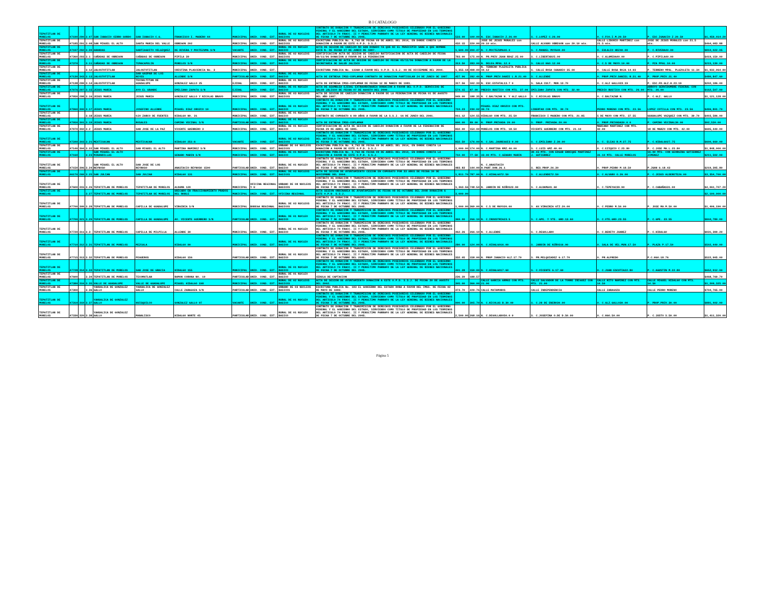B I CATALOGO
| TEPATITLAN DE MORELOS | 47190 | 290 | 3.07 | SAN IGNACIO CERRO GORDO | SAN IGNACIO C.G. | FRANCISCO I. MADERO 44 | MUNICIPAL | UNID. CONS. EXT. | RURAL DE 02 NUCLEOS BASICOS | CONTRATO DE DONACIÓN Y TRANSMISION DE DERECHOS POSESORIOS CELEBRADO POR EL GOBIERNO FEDERAL Y EL GOBIERNO DEL ESTADO, SIRVIENDO COMO TITULO DE PROPIEDAD EN LOS TERMINOS DEL ARTICULO 74 FRACC. II Y PENULTIMO PARRAFO DE LA LEY GENERAL DE BIENES NACIONALES DE FECHA 7 DE OCTUBRE DEL 2005. | 533.00 | 100.00 | N. ESC.IGNACIO Z.26.00 | S. C.LOPEZ C.26.00 | O. C.FCO.I.M.20.50 | P. ESC.IGNACIO Z.20.50 | $1,459,414.20 |
| TEPATITLAN DE MORELOS | 47185 | 291 | 3.08 | SAN MIGUEL EL ALTO | SANTA MARIA DEL VALLE | OBREGON 202 | MUNICIPAL | UNID. CONS. EXT. | RURAL DE 02 NUCLEOS BASICOS | ESCRITURA PÚBLICA No. 9,763 DE FECHA 09 DE ABRIL DEL 2014, EN DONDE CONSTA LA DONACIÓN A FAVOR DE ESTE O.P.D. S.S.J. | 432.15 | 220.00 | JOSE DE JESUS MORALES con 20.10 mts. | CALLE ALVARO OBREGON con 20.10 mts. | CALLE LIBORIO MARTINEZ con 21.5 mts. | JOSE DE JESUS MORALES con 21.5 mts. | $464,083.88 |
| TEPATITLAN DE MORELOS | 47197 | 292 | 3.09 | ARANDAS | SANTIAGUITO VELAZQUEZ | DE RIVERA Y MOCTEZUMA S/N | VACANTE | UNID. CONS. EXT. | RURAL DE 01 NUCLEO BASICO | ACTA DE SESION DE CABILDO NO HAN DONADO YA QUE NI EL MUNICIPIO SABE A QUE NOMBRE ESTÁ N. DE FECHA 27 DE JUNIO DE 1987. | 1,600.00 | 200.47 | N. C.MOCTEZUMA40.0 | S. C.MANUEL MOYA40.00 | O. EULALIO HDZ40.00 | P. C.RIVERA40.00 | $810,022.05 |
| TEPATITLAN DE MORELOS | 47360 | 293 | 3.1 | CAÑADAS DE OBREGON | CAÑADAS DE OBREGON | PIPILA 39 | MUNICIPAL | UNID. CONS. EXT. | RURAL DE 02 NUCLEOS BASICOS | CERTIFICACION ACTA DE SESION DE CABILDO RATIFICACION DE ACTA DE CABILDO DE FECHA 09/11/96 DONACION A FAVOR DE LA FEDERACION | 783.00 | 175.00 | N. PR.PRIV.JUAN RDGZ.25.00 | S. C.LIBERTAD25.00 | O. C.ALAMEDA40.00 | P. C.PIPILA40.00 | $419,150.00 |
| TEPATITLAN DE MORELOS | 47370 | | 3.11 | CAÑADAS DE OBREGON | TEMACAPULIN | MORELOS S/N | MUNICIPAL | UNID. CONS. EXT. | RURAL DE 01 NUCLEO BASICO | CERTIFICACION DE ACTA DE SESION DE CABILDO DE FECHA 05/11/96 DONACION A FAVOR DE LA SECRETARIA DE SALUD JALISCO | 313.50 | 283.00 | N. DELEG.MPAL.12.0 | S. CALLE HGO.12.00 | O. C.5 DE MAYO.10.00 | P. PZA PPAL.10.00 | $215,130.00 |
| TEPATITLAN DE MORELOS | | | 3.12 | JALOSTOTITLAN | JALOSTOTITLAN | CRISTINA PLASCENCIA No. 3 | MUNICIPAL | UNID. CONS. EXT. | | ESCRITURA PUBLICA No. 13368 A FAVOR DEL O.P.D. S.S.J. 09 DE DICIEMBRE DEL 2004. | 1,355.18 | 498.00 | N. TERRENO PLAZOLETA PUBLICA 44.12 | S. CALLE ROSA CANARIO 35.04 | O. CALLE ROSA ROJA 14.93 | P. TERRENO MPAL. PLAZOLETA 11.34 | $1,932,064.80 |
| TEPATITLAN DE MORELOS | 47130 | 343 | 3.13 | JALOSTOTITLAN | SAN GASPAR DE LOS REYES | ALLENDE S/N | PARTICULAR | UNID. CONS. EXT. | RURAL DE 01 NUCLEO BASICO | ACTA DE ENTREGA IMSS-COPLAMAR CONTRATO DE DONACION PARTICULAR 24 DE JUNIO DE 1987. | 457.96 | 282.40 | N. PROP.PRIV.DANIE L.R.21.40 | S. C.ALLENDE | O. PROP.PRIV.DANIEL R.21.40 | P. PROP.PRIV.21.40 | $480,847.60 |
| TEPATITLAN DE MORELOS | 47138 | 299 | 3.14 | JALOSTOTITLAN | TECOALTITAN DE GUADALUPE | GONZALEZ GALLO 25 | EJIDAL | UNID. CONS. EXT. | RURAL DE 01 NUCLEO BASICO | ACTA DE ENTREGA IMSS-COPLAMAR DE FECHA 12 DE MARZO DE 1981. | 317.56 | 102.33 | N. ESC.ESTATAL13.7 0 | S. SALA CULT. MUN.13.70 | O. C.GLZ GALLO23.19 | P. ESC.FD.GLZ.H.23.19 | $202,186.00 |
| TEPATITLAN DE MORELOS | 47976 | 297 | 3.15 | JESUS MARIA | AYO EL GRANDE | EMILIANO ZAPATA S/N | EJIDAL | UNID. CONS. EXT. | RURAL DE 01 NUCLEO BASICO | ACTA DE ASAMBLEA EJIDAL EXTRAORDINARIA DONACION A FAVOR DEL O.P.D. SERVICIOS DE SALUD JALISCO DE FECHA 07 DE AGOSTO DEL 2000. | 574.15 | 87.00 | PREDIO RUSTICO CON MTS. 37.00 | EMILIANO ZAPATA CON MTS. 32.00 | PREDIO RUSTICO CON MTS. 26.00 | ARROYO SERVIDUMBRE FEDERAL CON MTS. 26.00 | $162,507.00 |
| TEPATITLAN DE MORELOS | 47950 | 298 | 3.16 | JESUS MARIA | JESUS MARIA | GONZALEZ GALLO Y NICOLAS BRAVO | MUNICIPAL | UNID. CONS. EXT. | RURAL DE 03 NUCLEOS BASICOS | ACTA DE SESION DE CABILDO DONACION A FAVOR DE LA FEDERACION DE FECHA 01 DE AGOSTO DEL AÑO 1987. | 949.00 | 188.35 | N. C.BALTAZAR N. Y GLZ.GALLO | S. C.NICOLAS BRAVO | O. C.BALTAZAR N. | P. C.GLZ. GALLO | $1,121,128.00 |
| TEPATITLAN DE MORELOS | 47960 | 300 | 3.17 | JESUS MARIA | JOSEFINO ALLENDE | MIGUEL DIAZ OROZCO 10 | MUNICIPAL | UNID. CONS. EXT. | RURAL DE 01 NUCLEO BASICO | CONTRATO DE DONACIÓN Y TRANSMISION DE DERECHOS POSESORIOS CELEBRADO POR EL GOBIERNO FEDERAL Y EL GOBIERNO DEL ESTADO, SIRVIENDO COMO TITULO DE PROPIEDAD EN LOS TERMINOS DEL ARTICULO 74 FRACC. II Y PENULTIMO PARRAFO DE LA LEY GENERAL DE BIENES NACIONALES DE FECHA 7 DE OCTUBRE DEL 2005. | 724.23 | 230.02 | MIGUEL DIAZ OROZCO CON MTS. 30.74 | LIBERTAD CON MTS. 30.74 | PEDRO MORENO CON MTS. 23.56 | LOPEZ COTILLA CON MTS. 23.56 | $496,801.70 |
| TEPATITLAN DE MORELOS | | | 3.18 | JESUS MARIA | OJO ZARCO DE FUENTES | HIDALGO NO. 31 | MUNICIPAL | UNID. CONS. EXT. | RURAL DE 01 NUCLEO BASICO | CONTRATO DE COMODATO A 99 AÑOS A FAVOR DE LA S.S.J. 16 DE JUNIO DEL 2001. | 911.12 | 124.55 | HIDALGO CON MTS. 25.50 | FRANCISCO I MADERO CON MTS. 21.85 | 5 DE MAYO CON MTS. 37.55 | GUADALUPE VAZQUEZ CON MTS. 39.70 | $403,586.00 |
| TEPATITLAN DE MORELOS | 47950 | 301 | 3.19 | JESUS MARIA | ROSALES | CAMINO VECINAL S/N | PARTICULAR | UNID. CONS. EXT. | RURAL DE 01 NUCLEO BASICO | ACTA DE ENTREGA IMSS-COPLAMAR | 600.00 | 89.00 | N. PROP.PRIVADA 20.00 | S. PROP. PRIVADA.20.00 | O. PROP.PRIVADA30.0 0 | P. CAMINO VECINAL30.00 | $92,530.00 |
| TEPATITLAN DE MORELOS | 47970 | 302 | 3.2 | JESUS MARIA | SAN JOSE DE LA PAZ | VICENTE GUERRERO 3 | MUNICIPAL | UNID. CONS. EXT. | RURAL DE 01 NUCLEO BASICO | CERTIFICACION DE ACTA DE SESION DE CABILDO DONACION A FAVOR DE LA FEDERACION DE FECHA 29 DE ABRIL DE 1985. | 832.00 | 154.00 | MORELOS CON MTS. 18.50 | VICENTE GUERRERO CON MTS. 21.10 | MARIANO MARTINEZ CON MTS. 42.00 | 18 DE MARZO CON MTS. 42.00 | $695,440.00 |
| TEPATITLAN DE MORELOS | 47340 | 303 | 3.21 | MEXTICACAN | MEXTICACAN | HIDALGO 251-A | VACANTE | UNID. CONS. EXT. | RURAL DE 02 NUCLEOS BASICOS | CONTRATO DE DONACIÓN Y TRANSMISION DE DERECHOS POSESORIOS CELEBRADO POR EL GOBIERNO FEDERAL Y EL GOBIERNO DEL ESTADO, SIRVIENDO COMO TITULO DE PROPIEDAD EN LOS TERMINOS DEL ARTICULO 74 FRACC. II Y PENULTIMO PARRAFO DE LA LEY GENERAL DE BIENES NACIONALES DE FECHA 7 DE OCTUBRE DEL 2005. | 832.50 | 176.00 | N. C.SAL.JAUREGUI3 0.00 | S. C.EMILIANO Z.30.00 | O. C. ELIAS R.M.27.75 | P. C.HIDALGO27.75 | $600,660.00 |
| TEPATITLAN DE MORELOS | 47140 | 304 | 3.22 | SAN MIGUEL EL ALTO | SAN MIGUEL EL ALTO | MARTINA RAMIREZ S/N | MUNICIPAL | UNID. CONS. EXT. | URBANO DE 04 NUCLEOS BASICOS | ESCRITURA PÚBLICA No. 9,763 DE FECHA 09 DE ABRIL DEL 2014, EN DONDE CONSTA LA DONACIÓN A FAVOR DE ESTE O.P.D. S.S.J. | 1,000.00 | 174.00 | N. C.MARTINA RMZ.40.00 | S. C.LUIS GMZ.40.00 | O. C.EZIQUIO C.25.80 | P. C.JOSE MA.L.25.80 | $1,848,000.00 |
| TEPATITLAN DE MORELOS | 47160 | | 3.23 | SAN MIGUEL EL ALTO MIRANDILLAS | | GENARO MARIN S/N | MUNICIPAL | UNID. CONS. EXT. | RURAL DE 01 NUCLEO BASICO | ESCRITURA PÚBLICA No. 9,763 DE FECHA 09 DE ABRIL DEL 2014, EN DONDE CONSTA LA DONACIÓN A FAVOR DE ESTE O.P.D. S.S.J. | 710.00 | 77.59 | 33.00 MTS. C.GENARO MARIN | 30.15 MTS. CON EDGAR ENRIQUE MARTINEZ J. GUTIERREZ | 31.10 MTS. CALLE MORELOS | 16.00 MTS. CON GEORGINA GUTIERREZ JIMENEZ | $211,592.00 |
| TEPATITLAN DE MORELOS | 47150 | 306 | 3.24 | SAN MIGUEL EL ALTO REYNOSO | SAN JOSE DE LOS REYNOSO | ANASTACIO REYNOSO 1500 | PARTICULAR | UNID. CONS. EXT. | RURAL DE 01 NUCLEO BASICO | CONTRATO DE DONACIÓN Y TRANSMISION DE DERECHOS POSESORIOS CELEBRADO POR EL GOBIERNO FEDERAL Y EL GOBIERNO DEL ESTADO, SIRVIENDO COMO TITULO DE PROPIEDAD EN LOS TERMINOS DEL ARTICULO 74 FRACC. II Y PENULTIMO PARRAFO DE LA LEY GENERAL DE BIENES NACIONALES DE FECHA 7 DE OCTUBRE DEL 2005. | 483.83 | 144.00 | N. C.ANASTACIO R.PART.DON.26.1 | S. RES.PROP.26.30 | O. PROP.PEDRO M.18.50 | P.JUAN G.18.43 | $219,395.80 |
| TEPATITLAN DE MORELOS | 46170 | 269 | 3.25 | SAN JULIAN | SAN JULIAN | HIDALGO 131 | MUNICIPAL | UNID. CONS. EXT. | RURAL DE 03 NUCLEOS BASICOS | ACTA DE SESION DE AYUNTAMIENTO CESION EN COMODATO POR 33 AÑOS DE FECHA 30 DE NOVIEMBRE DEL 2004. | 1,811.70 | 787.00 | N. C.HIDALGO72.50 | S. C.ALLENDE72.50 | O. C.ALVARO O.26.00 | P. C.JESUS ALDERETE26.00 | $3,354,700.00 |
| TEPATITLAN DE MORELOS | 47600 | 315 | 3.26 | TEPATITLAN DE MORELOS | TEPATITLAN DE MORELOS | ALDAMA 120 | MUNICIPAL | OFICINA REGIONAL Y U | URBANO DE 08 NUCLEOS BASICOS | CONTRATO DE DONACIÓN Y TRANSMISION DE DERECHOS POSESORIOS CELEBRADO POR EL GOBIERNO FEDERAL Y EL GOBIERNO DEL ESTADO, SIRVIENDO COMO TITULO DE PROPIEDAD EN LOS TERMINOS DEL ARTICULO 74 FRACC. II Y PENULTIMO PARRAFO DE LA LEY GENERAL DE BIENES NACIONALES DE FECHA 7 DE OCTUBRE DEL 2005. | 1,363.56 | 748.54 | N. JARDIN DE NIÑOS23.90 | S. C.ALDAMA41.60 | O. C.TEPEYAC39.90 | P. C.CABAÑAS31.00 | $4,061,707.20 |
| TEPATITLAN DE MORELOS | | | 3.27 | TEPATITLAN DE MORELOS | TEPATITLAN DE MORELOS | UBICADO EN FRACCIONAMIENTO PRADOS DEL ROBLE | MUNICIPAL | UNID. CONS. EXT. | OFICINA REGIONAL | ACTA SESION ORDINARIA DE AYUNTAMIENTO DE FECHA 08 DE OCTUBRE DEL 2008 DONACIÓN A ESTE O.P.D. S.S.J. | 3,000.00 | | | | | | $2,100,000.00 |
| TEPATITLAN DE MORELOS | 47700 | 309 | 3.28 | TEPATITLAN DE MORELOS | CAPILLA DE GUADALUPE | VIRGINIA S/N | MUNICIPAL | BODEGA REGIONAL | RURAL DE 03 NUCLEOS BASICOS | CONTRATO DE DONACIÓN Y TRANSMISION DE DERECHOS POSESORIOS CELEBRADO POR EL GOBIERNO FEDERAL Y EL GOBIERNO DEL ESTADO, SIRVIENDO COMO TITULO DE PROPIEDAD EN LOS TERMINOS DEL ARTICULO 74 FRACC. II Y PENULTIMO PARRAFO DE LA LEY GENERAL DE BIENES NACIONALES DE FECHA 7 DE OCTUBRE DEL 2005. | 1,000.00 | 369.00 | N. C.5 DE MAYO20.00 | S. AV.VIRGINIA GTZ.20.00 | O. C.PEDRO M.50.00 | P. JOSE MA.M.50.00 | $1,406,190.00 |
| TEPATITLAN DE MORELOS | 47700 | 321 | 3.29 | TEPATITLAN DE MORELOS | CAPILLA DE GUADALUPE | AV. VICENTE GUERRERO S/N | PARTICULAR | UNID. CONS. EXT. | RURAL DE 01 NUCLEO BASICO | CONTRATO DE DONACIÓN Y TRANSMISION DE DERECHOS POSESORIOS CELEBRADO POR EL GOBIERNO FEDERAL Y EL GOBIERNO DEL ESTADO, SIRVIENDO COMO TITULO DE PROPIEDAD EN LOS TERMINOS DEL ARTICULO 74 FRACC. II Y PENULTIMO PARRAFO DE LA LEY GENERAL DE BIENES NACIONALES DE FECHA 7 DE OCTUBRE DEL 2005. | 369.00 | 266.10 | N. C.INDUSTRIA23.5 | S. C.GPE. Y VTE. GRO.13.60 | O. C.VTE.GRO.23.55 | P. C.GPE. 23.55 | $844,780.00 |
| TEPATITLAN DE MORELOS | 47720 | 311 | 3.3 | TEPATITLAN DE MORELOS | CAPILLA DE MILPILLA | ALLENDE 30 | MUNICIPAL | UNID. CONS. EXT. | RURAL DE 01 NUCLEO BASICO | CONTRATO DE DONACIÓN Y TRANSMISION DE DERECHOS POSESORIOS CELEBRADO POR EL GOBIERNO FEDERAL Y EL GOBIERNO DEL ESTADO, SIRVIENDO COMO TITULO DE PROPIEDAD EN LOS TERMINOS DEL ARTICULO 74 FRACC. II Y PENULTIMO PARRAFO DE LA LEY GENERAL DE BIENES NACIONALES DE FECHA 7 DE OCTUBRE DEL 2005. | 462.26 | 266.10 | N. C.ALLENDE | S. C.DEGOLLADO | O. C.BENITO JUAREZ | P. C.HIDALGO | $931,399.20 |
| TEPATITLAN DE MORELOS | 47710 | 312 | 3.31 | TEPATITLAN DE MORELOS | MEZCALA | HIDALGO 90 | MUNICIPAL | UNID. CONS. EXT. | RURAL DE 01 NUCLEO BASICO | CONTRATO DE DONACIÓN Y TRANSMISION DE DERECHOS POSESORIOS CELEBRADO POR EL GOBIERNO FEDERAL Y EL GOBIERNO DEL ESTADO, SIRVIENDO COMO TITULO DE PROPIEDAD EN LOS TERMINOS DEL ARTICULO 74 FRACC. II Y PENULTIMO PARRAFO DE LA LEY GENERAL DE BIENES NACIONALES DE FECHA 7 DE OCTUBRE DEL 2005. | 280.00 | 124.00 | N. C.HIDALGO16.00 | S. JARDIN DE NIÑOS16.00 | O. SALA DE VEL.MUN.17.50 | P. PLAZA P.17.50 | $502,440.00 |
| TEPATITLAN DE MORELOS | 47715 | 313 | 3.32 | TEPATITLAN DE MORELOS | PEGUEROS | HIDALGO 156 | PARTICULAR | UNID. CONS. EXT. | RURAL DE 01 NUCLEO BASICO | CONTRATO DE DONACIÓN Y TRANSMISION DE DERECHOS POSESORIOS CELEBRADO POR EL GOBIERNO FEDERAL Y EL GOBIERNO DEL ESTADO, SIRVIENDO COMO TITULO DE PROPIEDAD EN LOS TERMINOS DEL ARTICULO 74 FRACC. II Y PENULTIMO PARRAFO DE LA LEY GENERAL DE BIENES NACIONALES DE FECHA 7 DE OCTUBRE DEL 2005. | 332.05 | 158.00 | N. PROP.IGNACIO GLZ.17.70 | S. PR.MELQUIADEZ G.17.70 | O. PR.ALFREDO | P.C.HGO.18.76 | $522,905.00 |
| TEPATITLAN DE MORELOS | 47728 | 314 | 3.33 | TEPATITLAN DE MORELOS | SAN JOSE DE GRACIA | HIDALGO 155 | MUNICIPAL | UNID. CONS. EXT. | RURAL DE 01 NUCLEO BASICO | CONTRATO DE DONACIÓN Y TRANSMISION DE DERECHOS POSESORIOS CELEBRADO POR EL GOBIERNO FEDERAL Y EL GOBIERNO DEL ESTADO, SIRVIENDO COMO TITULO DE PROPIEDAD EN LOS TERMINOS DEL ARTICULO 74 FRACC. II Y PENULTIMO PARRAFO DE LA LEY GENERAL DE BIENES NACIONALES DE FECHA 7 DE OCTUBRE DEL 2005. | 401.28 | 159.00 | N. C.HIDALGO17.60 | S. C.VICENTE G.17.60 | O. C.JUAN ESCUTIA22.80 | P. C.AGUSTIN M.22.80 | $652,912.00 |
| TEPATITLAN DE MORELOS | 47600 | | 3.34 | TEPATITLAN DE MORELOS | TECOMATLAN | RAMON CORONA NO. 10 | PARTICULAR | UNID. CONS. EXT. | RURAL DE 01 NUCLEO BASICO | CEDULA DE CAPTACION | 236.29 | 188.57 | | | | | $468,769.70 |
| TEPATITLAN DE MORELOS | 47380 | 316 | 3.35 | VALLE DE GUADALUPE | VALLE DE GUADALUPE | MIGUEL HIDALGO 198 | MUNICIPAL | UNID. CONS. EXT. | RURAL DE 02 NUCLEOS BASICOS | ACTA DE SESIÓN DE AYUNTAMIENTO DONACIÓN A ESTE O.P.D. S.S.J. DE FECHA 20 DE AGOSTO DEL 2002. | 305.00 | 366.00 | CALLE GARCIA ARMAS CON MTS. 21.00 | CALLE SALVADOR DE LA TORRE IÑIGUEZ CON MTS. 21.00 | CALLE RITO RAMIREZ CON MTS. 14.50 | CALLE MIGUEL HIDALGO CON MTS. 14.50 | $1,209,325.00 |
| TEPATITLAN DE MORELOS | 47300 | | 3.36 | YAHUALICA DE GONZALEZ GALLO | YAHUALICA DE GONZALEZ GALLO | CALLE ZARAGOZA S/N | PARTICULAR | UNID. CONS. EXT. | URBANO DE 03 NUCLEOS BASICOS | ESCRITURA PUBLICA No. 183 EL GOBIERNO DEL ESTADO DONA A FAVOR DEL IMSS. DE FECHA 02 DE MAYO DE 1983. | 473.70 | 229.76 | CALLE MATAMOROS | CALLE INDEPENDENCIA | CALLE ZARAGOZA | CALLE PEDRO MORENO | $704,765.00 |
| TEPATITLAN DE MORELOS | 47310 | 319 | 3.37 | YAHUALICA DE GONZALEZ GALLO | HUISQUILCO | GONZALEZ GALLO 97 | VACANTE | UNID. CONS. EXT. | RURAL DE 01 NUCLEO BASICO | CONTRATO DE DONACIÓN Y TRANSMISION DE DERECHOS POSESORIOS CELEBRADO POR EL GOBIERNO FEDERAL Y EL GOBIERNO DEL ESTADO, SIRVIENDO COMO TITULO DE PROPIEDAD EN LOS TERMINOS DEL ARTICULO 74 FRACC. II Y PENULTIMO PARRAFO DE LA LEY GENERAL DE BIENES NACIONALES DE FECHA 7 DE OCTUBRE DEL 2005. | 900.00 | 305.70 | N. C.NICOLAS B.30.00 | S. C.28 DE ENERO30.00 | O. C.GLZ.GALLO30.00 | P. PROP.PRIV.30.00 | $881,402.00 |
| TEPATITLAN DE MORELOS | 47330 | 320 | 3.38 | YAHUALICA DE GONZALEZ GALLO | MANALISCO | HIDALGO NORTE 45 | PARTICULAR | UNID. CONS. EXT. | RURAL DE 01 NUCLEO BASICO | CONTRATO DE DONACIÓN Y TRANSMISION DE DERECHOS POSESORIOS CELEBRADO POR EL GOBIERNO FEDERAL Y EL GOBIERNO DEL ESTADO, SIRVIENDO COMO TITULO DE PROPIEDAD EN LOS TERMINOS DEL ARTICULO 74 FRACC. II Y PENULTIMO PARRAFO DE LA LEY GENERAL DE BIENES NACIONALES DE FECHA 7 DE OCTUBRE DEL 2005. | 2,500.00 | 268.16 | N. C.DEGOLLADO50.0 0 | S. C.JOSEFINA O.DE D.50.00 | O. C.HGO.50.00 | P. C.JUSTO S.50.00 | $1,411,320.00 |
Página 5